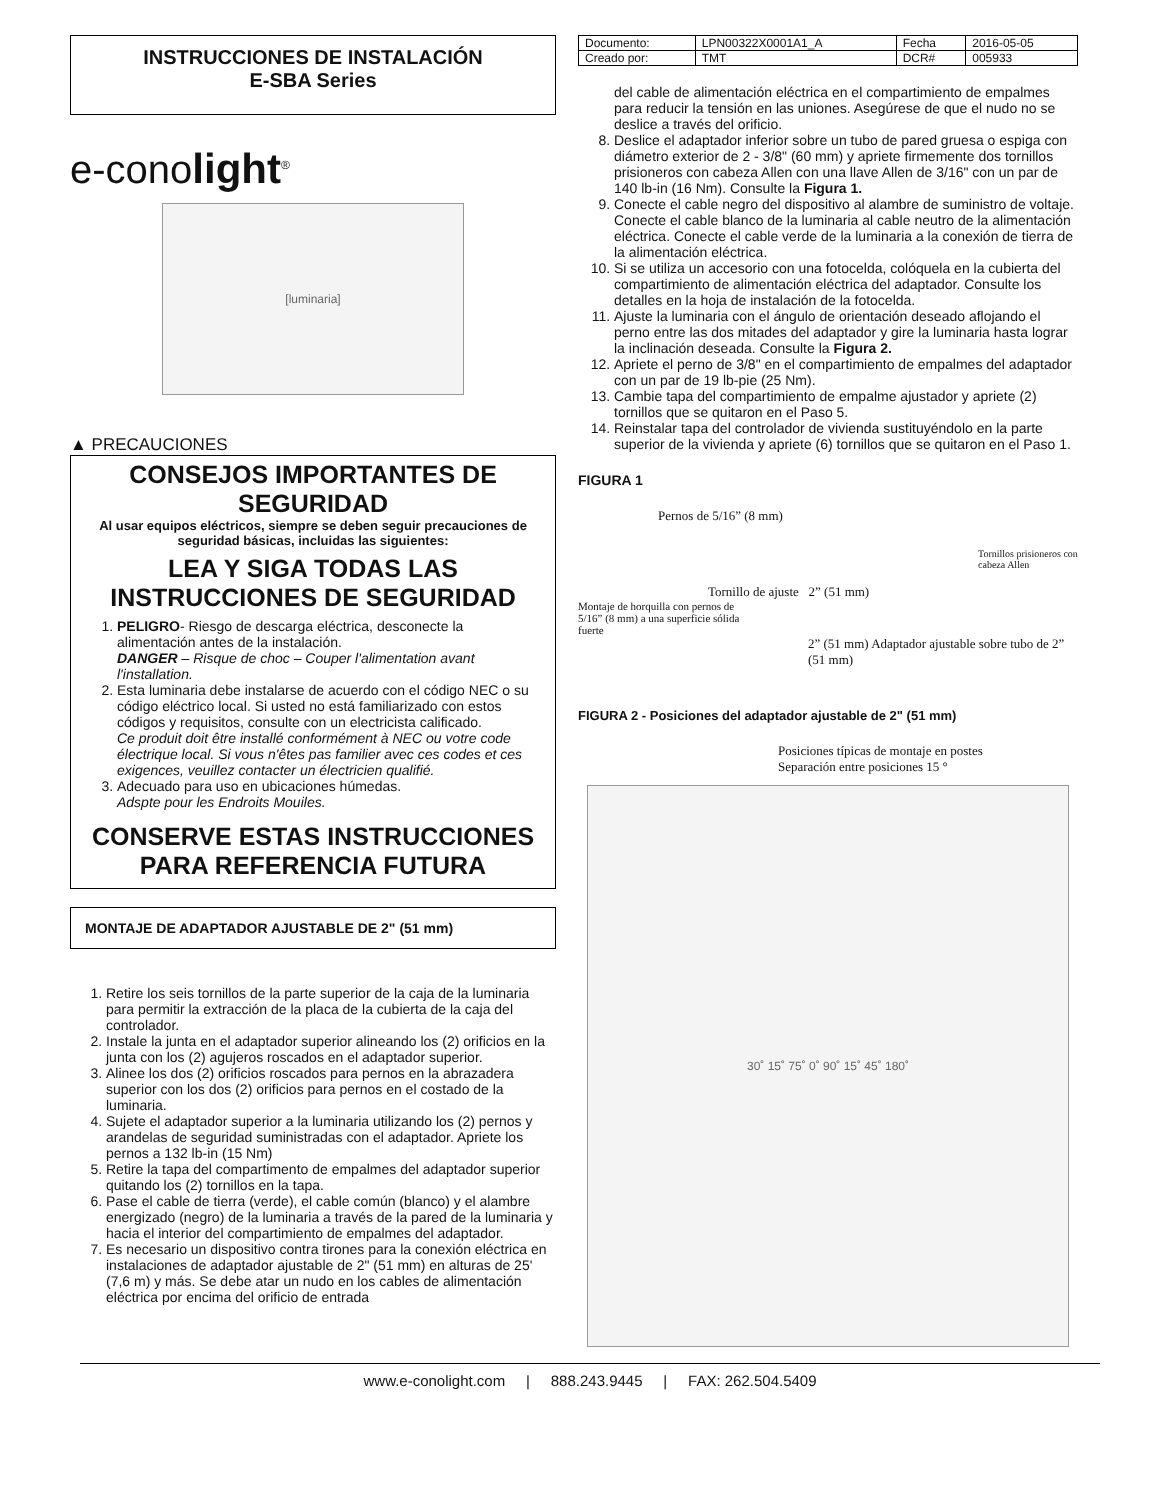INSTRUCCIONES DE INSTALACIÓN
E-SBA Series
e-conolight<sup>®</sup>
[luminaria]
▲ PRECAUCIONES
CONSEJOS IMPORTANTES DE SEGURIDAD
Al usar equipos eléctricos, siempre se deben seguir precauciones de seguridad básicas, incluidas las siguientes:
LEA Y SIGA TODAS LAS INSTRUCCIONES DE SEGURIDAD
1. PELIGRO- Riesgo de descarga eléctrica, desconecte la alimentación antes de la instalación.
DANGER – Risque de choc – Couper l'alimentation avant l'installation.
2. Esta luminaria debe instalarse de acuerdo con el código NEC o su código eléctrico local. Si usted no está familiarizado con estos códigos y requisitos, consulte con un electricista calificado.
Ce produit doit être installé conformément à NEC ou votre code électrique local. Si vous n'êtes pas familier avec ces codes et ces exigences, veuillez contacter un électricien qualifié.
3. Adecuado para uso en ubicaciones húmedas.
Adspte pour les Endroits Mouiles.
CONSERVE ESTAS INSTRUCCIONES PARA REFERENCIA FUTURA
MONTAJE DE ADAPTADOR AJUSTABLE DE 2" (51 mm)
1. Retire los seis tornillos de la parte superior de la caja de la luminaria para permitir la extracción de la placa de la cubierta de la caja del controlador.
2. Instale la junta en el adaptador superior alineando los (2) orificios en la junta con los (2) agujeros roscados en el adaptador superior.
3. Alinee los dos (2) orificios roscados para pernos en la abrazadera superior con los dos (2) orificios para pernos en el costado de la luminaria.
4. Sujete el adaptador superior a la luminaria utilizando los (2) pernos y arandelas de seguridad suministradas con el adaptador. Apriete los pernos a 132 lb-in (15 Nm)
5. Retire la tapa del compartimento de empalmes del adaptador superior quitando los (2) tornillos en la tapa.
6. Pase el cable de tierra (verde), el cable común (blanco) y el alambre energizado (negro) de la luminaria a través de la pared de la luminaria y hacia el interior del compartimiento de empalmes del adaptador.
7. Es necesario un dispositivo contra tirones para la conexión eléctrica en instalaciones de adaptador ajustable de 2" (51 mm) en alturas de 25' (7,6 m) y más. Se debe atar un nudo en los cables de alimentación eléctrica por encima del orificio de entrada
| Documento: | LPN00322X0001A1_A | Fecha | 2016-05-05 |
| Creado por: | TMT | DCR# | 005933 |
del cable de alimentación eléctrica en el compartimiento de empalmes para reducir la tensión en las uniones. Asegúrese de que el nudo no se deslice a través del orificio.
8. Deslice el adaptador inferior sobre un tubo de pared gruesa o espiga con diámetro exterior de 2 - 3/8" (60 mm) y apriete firmemente dos tornillos prisioneros con cabeza Allen con una llave Allen de 3/16" con un par de 140 lb-in (16 Nm). Consulte la Figura 1.
9. Conecte el cable negro del dispositivo al alambre de suministro de voltaje. Conecte el cable blanco de la luminaria al cable neutro de la alimentación eléctrica. Conecte el cable verde de la luminaria a la conexión de tierra de la alimentación eléctrica.
10. Si se utiliza un accesorio con una fotocelda, colóquela en la cubierta del compartimiento de alimentación eléctrica del adaptador. Consulte los detalles en la hoja de instalación de la fotocelda.
11. Ajuste la luminaria con el ángulo de orientación deseado aflojando el perno entre las dos mitades del adaptador y gire la luminaria hasta lograr la inclinación deseada. Consulte la Figura 2.
12. Apriete el perno de 3/8" en el compartimiento de empalmes del adaptador con un par de 19 lb-pie (25 Nm).
13. Cambie tapa del compartimiento de empalme ajustador y apriete (2) tornillos que se quitaron en el Paso 5.
14. Reinstalar tapa del controlador de vivienda sustituyéndolo en la parte superior de la vivienda y apriete (6) tornillos que se quitaron en el Paso 1.
FIGURA 1
Pernos de 5/16” (8 mm)
Tornillo de ajuste 2” (51 mm)
Montaje de horquilla con pernos de 5/16” (8 mm) a una superficie sólida fuerte
2” (51 mm) Adaptador ajustable sobre tubo de 2” (51 mm)
Tornillos prisioneros con cabeza Allen
FIGURA 2 - Posiciones del adaptador ajustable de 2" (51 mm)
Posiciones típicas de montaje en postes
Separación entre posiciones 15 °
30˚ 15˚ 75˚ 0˚ 90˚ 15˚ 45˚ 180˚
www.e-conolight.com | 888.243.9445 | FAX: 262.504.5409